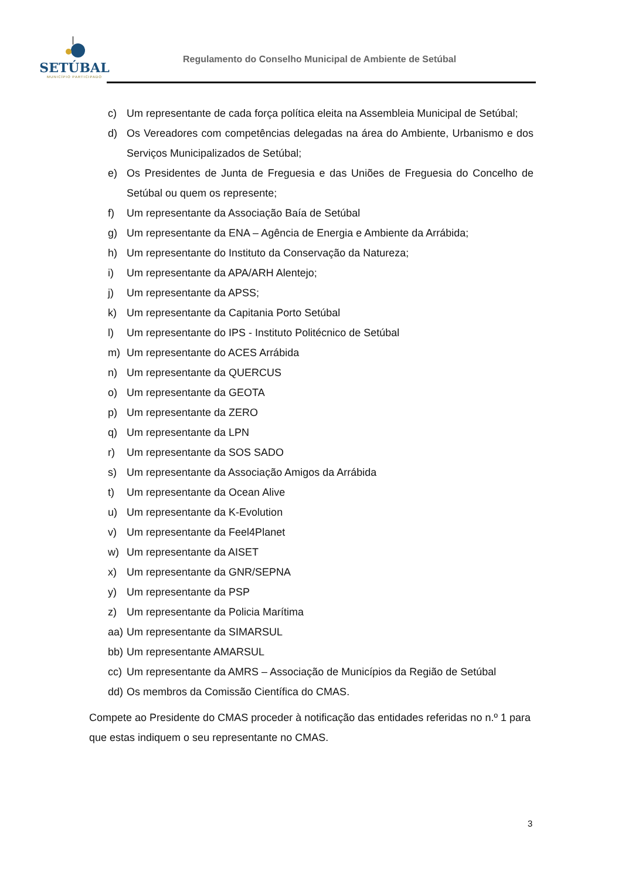SETÚBAL
MUNICÍPIO PARTICIPADO
Regulamento do Conselho Municipal de Ambiente de Setúbal
c) Um representante de cada força política eleita na Assembleia Municipal de Setúbal;
d) Os Vereadores com competências delegadas na área do Ambiente, Urbanismo e dos Serviços Municipalizados de Setúbal;
e) Os Presidentes de Junta de Freguesia e das Uniões de Freguesia do Concelho de Setúbal ou quem os represente;
f) Um representante da Associação Baía de Setúbal
g) Um representante da ENA – Agência de Energia e Ambiente da Arrábida;
h) Um representante do Instituto da Conservação da Natureza;
i) Um representante da APA/ARH Alentejo;
j) Um representante da APSS;
k) Um representante da Capitania Porto Setúbal
l) Um representante do IPS - Instituto Politécnico de Setúbal
m) Um representante do ACES Arrábida
n) Um representante da QUERCUS
o) Um representante da GEOTA
p) Um representante da ZERO
q) Um representante da LPN
r) Um representante da SOS SADO
s) Um representante da Associação Amigos da Arrábida
t) Um representante da Ocean Alive
u) Um representante da K-Evolution
v) Um representante da Feel4Planet
w) Um representante da AISET
x) Um representante da GNR/SEPNA
y) Um representante da PSP
z) Um representante da Policia Marítima
aa) Um representante da SIMARSUL
bb) Um representante AMARSUL
cc) Um representante da AMRS – Associação de Municípios da Região de Setúbal
dd) Os membros da Comissão Científica do CMAS.
Compete ao Presidente do CMAS proceder à notificação das entidades referidas no n.º 1 para que estas indiquem o seu representante no CMAS.
3